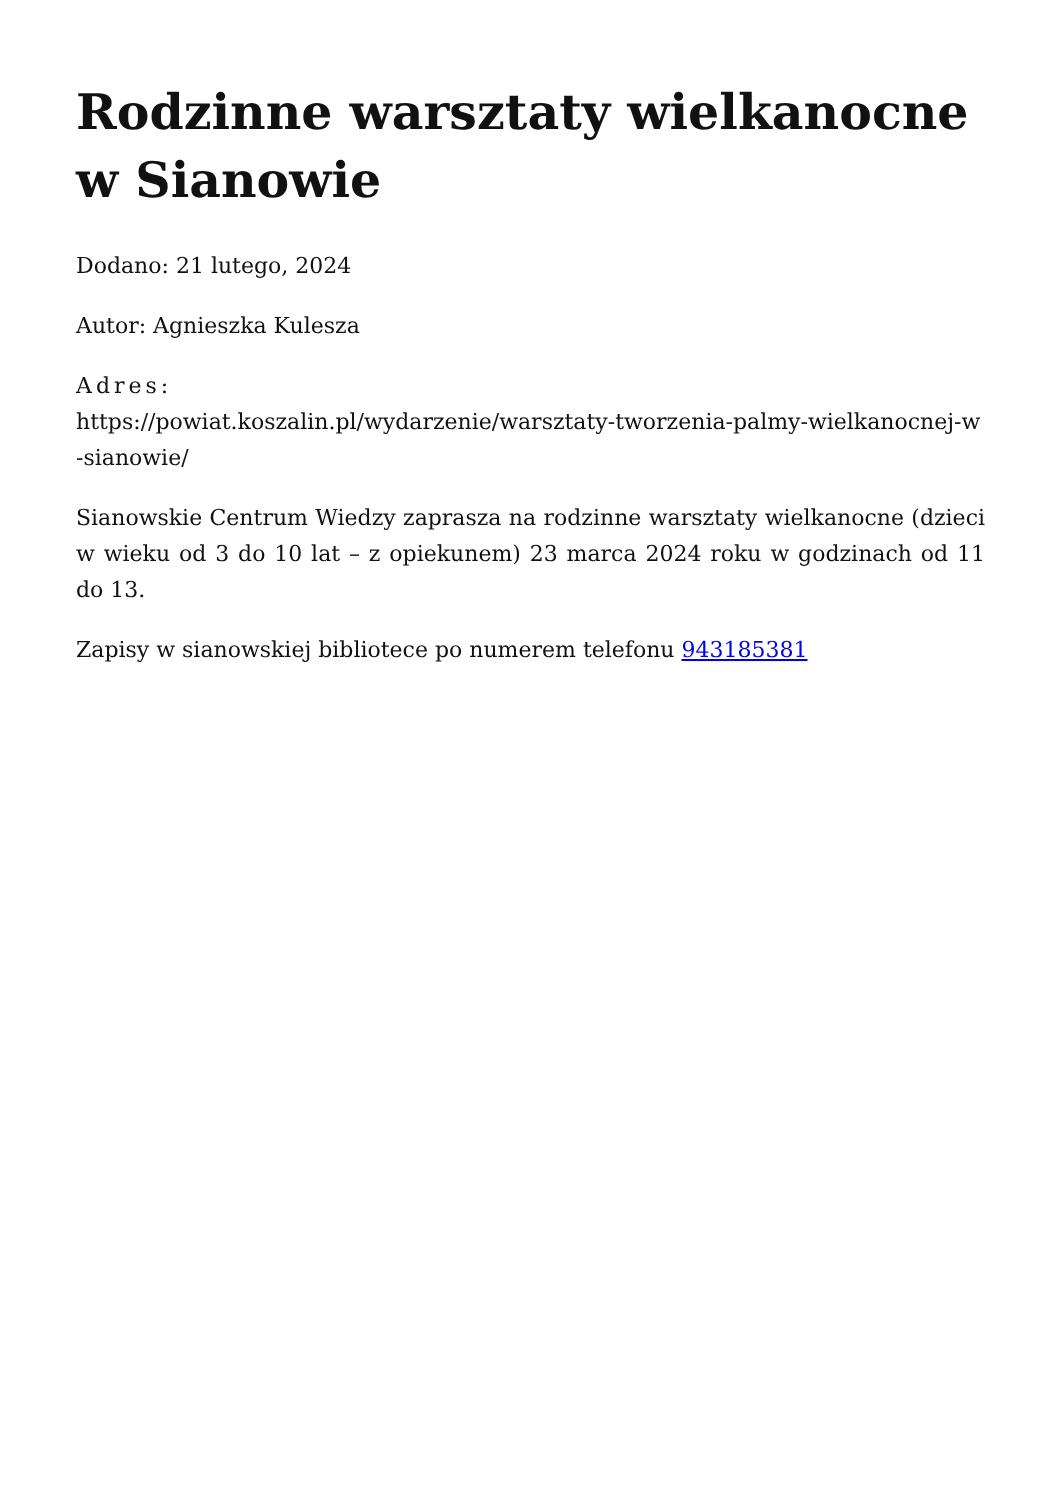Rodzinne warsztaty wielkanocne w Sianowie
Dodano: 21 lutego, 2024
Autor: Agnieszka Kulesza
Adres:
https://powiat.koszalin.pl/wydarzenie/warsztaty-tworzenia-palmy-wielkanocnej-w-sianowie/
Sianowskie Centrum Wiedzy zaprasza na rodzinne warsztaty wielkanocne (dzieci w wieku od 3 do 10 lat – z opiekunem) 23 marca 2024 roku w godzinach od 11 do 13.
Zapisy w sianowskiej bibliotece po numerem telefonu 943185381